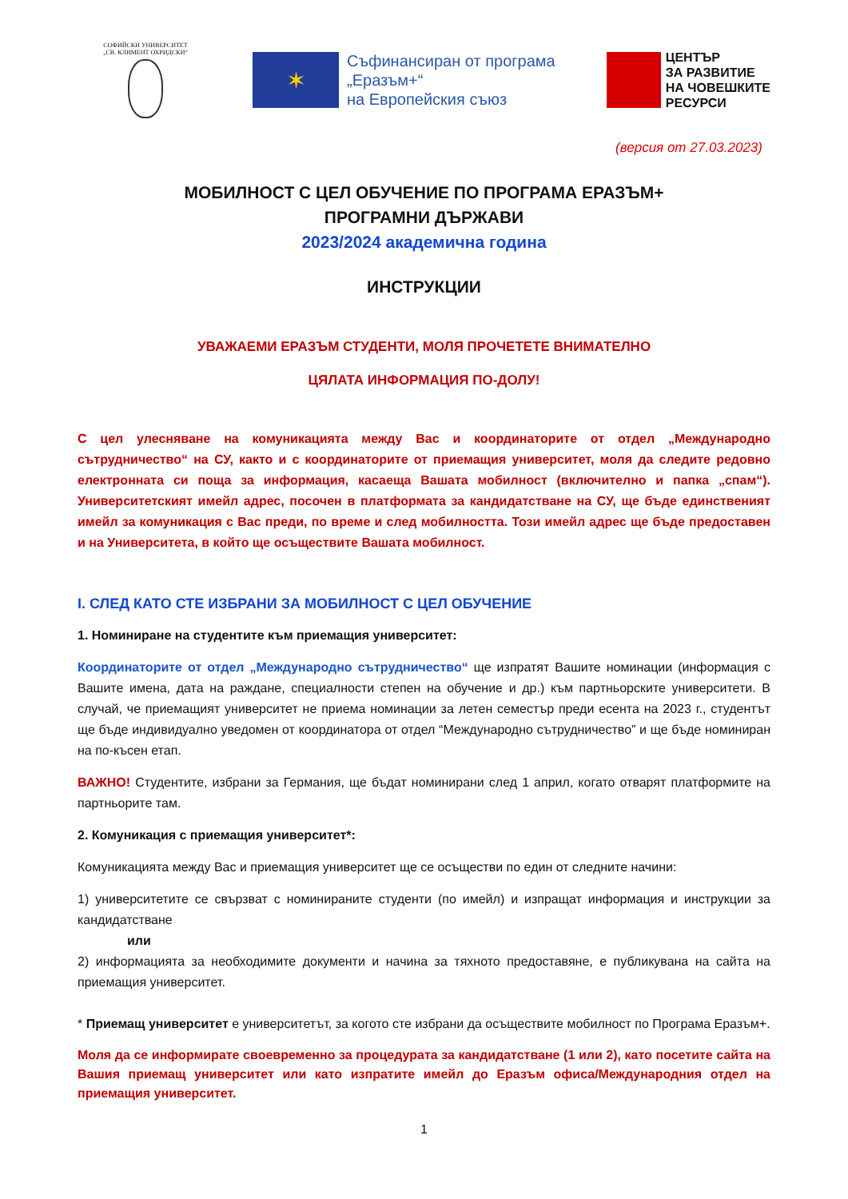СОФИЙСКИ УНИВЕРСИТЕТ
„СВ. КЛИМЕНТ ОХРИДСКИ“
✶
Съфинансиран от програма
„Еразъм+“
на Европейския съюз
ЦЕНТЪР
ЗА РАЗВИТИЕ
НА ЧОВЕШКИТЕ
РЕСУРСИ
(версия от 27.03.2023)
МОБИЛНОСТ С ЦЕЛ ОБУЧЕНИЕ ПО ПРОГРАМА ЕРАЗЪМ+
ПРОГРАМНИ ДЪРЖАВИ
2023/2024 академична година
ИНСТРУКЦИИ
УВАЖАЕМИ ЕРАЗЪМ СТУДЕНТИ, МОЛЯ ПРОЧЕТЕТЕ ВНИМАТЕЛНО
ЦЯЛАТА ИНФОРМАЦИЯ ПО-ДОЛУ!
С цел улесняване на комуникацията между Вас и координаторите от отдел „Международно сътрудничество“ на СУ, както и с координаторите от приемащия университет, моля да следите редовно електронната си поща за информация, касаеща Вашата мобилност (включително и папка „спам“). Университетският имейл адрес, посочен в платформата за кандидатстване на СУ, ще бъде единственият имейл за комуникация с Вас преди, по време и след мобилността. Този имейл адрес ще бъде предоставен и на Университета, в който ще осъществите Вашата мобилност.
I. СЛЕД КАТО СТЕ ИЗБРАНИ ЗА МОБИЛНОСТ С ЦЕЛ ОБУЧЕНИЕ
1. Номиниране на студентите към приемащия университет:
Координаторите от отдел „Международно сътрудничество“ ще изпратят Вашите номинации (информация с Вашите имена, дата на раждане, специалности степен на обучение и др.) към партньорските университети. В случай, че приемащият университет не приема номинации за летен семестър преди есента на 2023 г., студентът ще бъде индивидуално уведомен от координатора от отдел “Международно сътрудничество” и ще бъде номиниран на по-късен етап.
ВАЖНО! Студентите, избрани за Германия, ще бъдат номинирани след 1 април, когато отварят платформите на партньорите там.
2. Комуникация с приемащия университет*:
Комуникацията между Вас и приемащия университет ще се осъществи по един от следните начини:
1) университетите се свързват с номинираните студенти (по имейл) и изпращат информация и инструкции за кандидатстване
или
2) информацията за необходимите документи и начина за тяхното предоставяне, е публикувана на сайта на приемащия университет.
* Приемащ университет е университетът, за когото сте избрани да осъществите мобилност по Програма Еразъм+.
Моля да се информирате своевременно за процедурата за кандидатстване (1 или 2), като посетите сайта на Вашия приемащ университет или като изпратите имейл до Еразъм офиса/Международния отдел на приемащия университет.
1